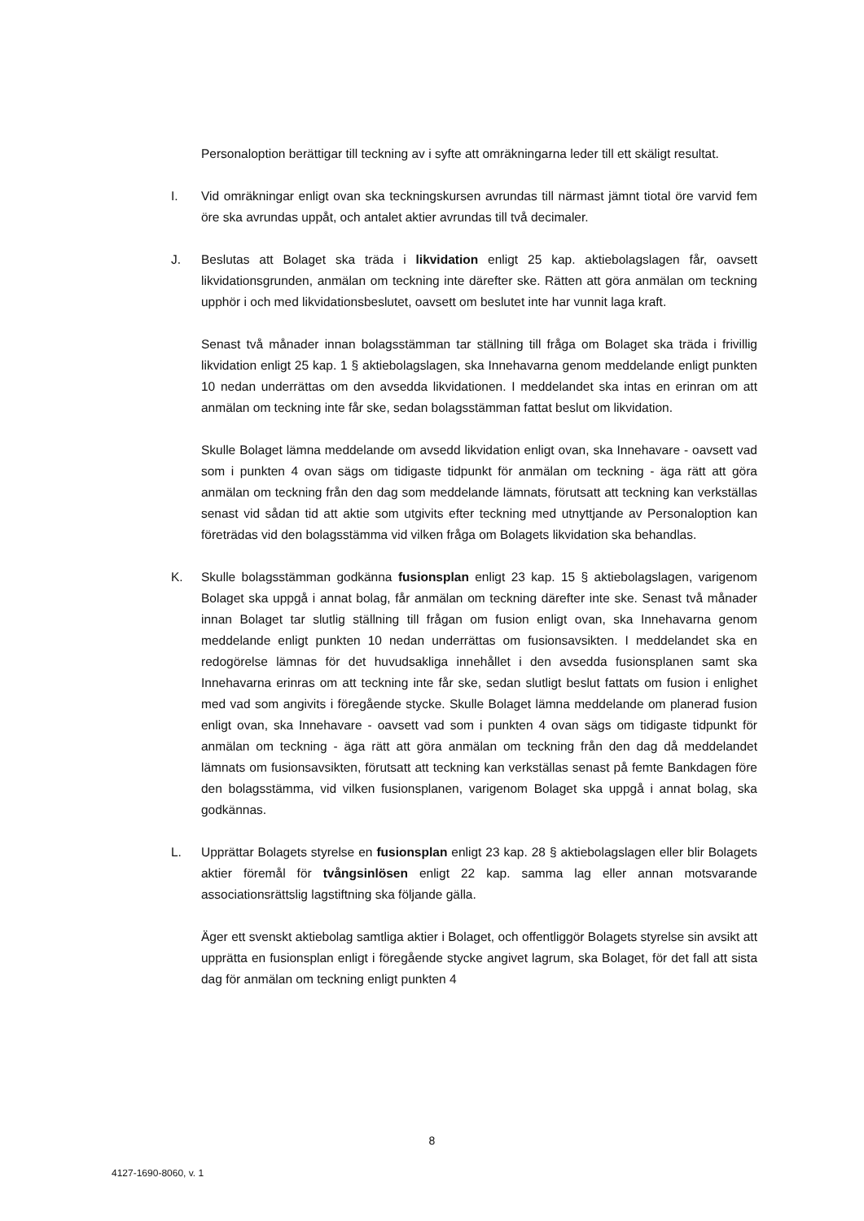Personaloption berättigar till teckning av i syfte att omräkningarna leder till ett skäligt resultat.
I. Vid omräkningar enligt ovan ska teckningskursen avrundas till närmast jämnt tiotal öre varvid fem öre ska avrundas uppåt, och antalet aktier avrundas till två decimaler.
J. Beslutas att Bolaget ska träda i likvidation enligt 25 kap. aktiebolagslagen får, oavsett likvidationsgrunden, anmälan om teckning inte därefter ske. Rätten att göra anmälan om teckning upphör i och med likvidationsbeslutet, oavsett om beslutet inte har vunnit laga kraft.
Senast två månader innan bolagsstämman tar ställning till fråga om Bolaget ska träda i frivillig likvidation enligt 25 kap. 1 § aktiebolagslagen, ska Innehavarna genom meddelande enligt punkten 10 nedan underrättas om den avsedda likvidationen. I meddelandet ska intas en erinran om att anmälan om teckning inte får ske, sedan bolagsstämman fattat beslut om likvidation.
Skulle Bolaget lämna meddelande om avsedd likvidation enligt ovan, ska Innehavare - oavsett vad som i punkten 4 ovan sägs om tidigaste tidpunkt för anmälan om teckning - äga rätt att göra anmälan om teckning från den dag som meddelande lämnats, förutsatt att teckning kan verkställas senast vid sådan tid att aktie som utgivits efter teckning med utnyttjande av Personaloption kan företrädas vid den bolagsstämma vid vilken fråga om Bolagets likvidation ska behandlas.
K. Skulle bolagsstämman godkänna fusionsplan enligt 23 kap. 15 § aktiebolagslagen, varigenom Bolaget ska uppgå i annat bolag, får anmälan om teckning därefter inte ske. Senast två månader innan Bolaget tar slutlig ställning till frågan om fusion enligt ovan, ska Innehavarna genom meddelande enligt punkten 10 nedan underrättas om fusionsavsikten. I meddelandet ska en redogörelse lämnas för det huvudsakliga innehållet i den avsedda fusionsplanen samt ska Innehavarna erinras om att teckning inte får ske, sedan slutligt beslut fattats om fusion i enlighet med vad som angivits i föregående stycke. Skulle Bolaget lämna meddelande om planerad fusion enligt ovan, ska Innehavare - oavsett vad som i punkten 4 ovan sägs om tidigaste tidpunkt för anmälan om teckning - äga rätt att göra anmälan om teckning från den dag då meddelandet lämnats om fusionsavsikten, förutsatt att teckning kan verkställas senast på femte Bankdagen före den bolagsstämma, vid vilken fusionsplanen, varigenom Bolaget ska uppgå i annat bolag, ska godkännas.
L. Upprättar Bolagets styrelse en fusionsplan enligt 23 kap. 28 § aktiebolagslagen eller blir Bolagets aktier föremål för tvångsinlösen enligt 22 kap. samma lag eller annan motsvarande associationsrättslig lagstiftning ska följande gälla.
Äger ett svenskt aktiebolag samtliga aktier i Bolaget, och offentliggör Bolagets styrelse sin avsikt att upprätta en fusionsplan enligt i föregående stycke angivet lagrum, ska Bolaget, för det fall att sista dag för anmälan om teckning enligt punkten 4
8
4127-1690-8060, v. 1